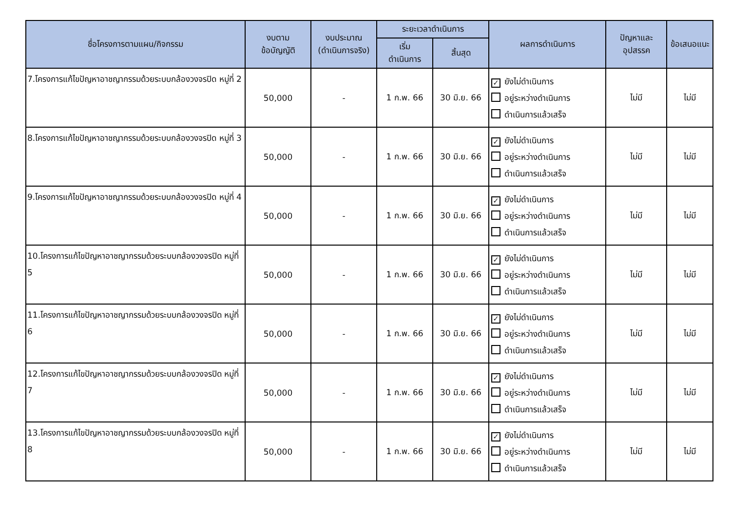| ชื่อโครงการตามแผน/กิจกรรม | งบตาม ข้อบัญญัติ | งบประมาณ (ดำเนินการจริง) | ระยะเวลาดำเนินการ | | ผลการดำเนินการ | ปัญหาและ อุปสรรค | ข้อเสนอแนะ |
| --- | --- | --- | --- | --- | --- | --- | --- |
| | | | เริ่ม ดำเนินการ | สิ้นสุด | | | |
| 7.โครงการแก้ไขปัญหาอาชญากรรมด้วยระบบกล้องวงจรปิด หมู่ที่ 2 | 50,000 | - | 1 ก.พ. 66 | 30 มิ.ย. 66 | ✓ ยังไม่ดำเนินการ อยู่ระหว่างดำเนินการ ดำเนินการแล้วเสร็จ | ไม่มี | ไม่มี |
| 8.โครงการแก้ไขปัญหาอาชญากรรมด้วยระบบกล้องวงจรปิด หมู่ที่ 3 | 50,000 | - | 1 ก.พ. 66 | 30 มิ.ย. 66 | ✓ ยังไม่ดำเนินการ อยู่ระหว่างดำเนินการ ดำเนินการแล้วเสร็จ | ไม่มี | ไม่มี |
| 9.โครงการแก้ไขปัญหาอาชญากรรมด้วยระบบกล้องวงจรปิด หมู่ที่ 4 | 50,000 | - | 1 ก.พ. 66 | 30 มิ.ย. 66 | ✓ ยังไม่ดำเนินการ อยู่ระหว่างดำเนินการ ดำเนินการแล้วเสร็จ | ไม่มี | ไม่มี |
| 10.โครงการแก้ไขปัญหาอาชญากรรมด้วยระบบกล้องวงจรปิด หมู่ที่ 5 | 50,000 | - | 1 ก.พ. 66 | 30 มิ.ย. 66 | ✓ ยังไม่ดำเนินการ อยู่ระหว่างดำเนินการ ดำเนินการแล้วเสร็จ | ไม่มี | ไม่มี |
| 11.โครงการแก้ไขปัญหาอาชญากรรมด้วยระบบกล้องวงจรปิด หมู่ที่ 6 | 50,000 | - | 1 ก.พ. 66 | 30 มิ.ย. 66 | ✓ ยังไม่ดำเนินการ อยู่ระหว่างดำเนินการ ดำเนินการแล้วเสร็จ | ไม่มี | ไม่มี |
| 12.โครงการแก้ไขปัญหาอาชญากรรมด้วยระบบกล้องวงจรปิด หมู่ที่ 7 | 50,000 | - | 1 ก.พ. 66 | 30 มิ.ย. 66 | ✓ ยังไม่ดำเนินการ อยู่ระหว่างดำเนินการ ดำเนินการแล้วเสร็จ | ไม่มี | ไม่มี |
| 13.โครงการแก้ไขปัญหาอาชญากรรมด้วยระบบกล้องวงจรปิด หมู่ที่ 8 | 50,000 | - | 1 ก.พ. 66 | 30 มิ.ย. 66 | ✓ ยังไม่ดำเนินการ อยู่ระหว่างดำเนินการ ดำเนินการแล้วเสร็จ | ไม่มี | ไม่มี |